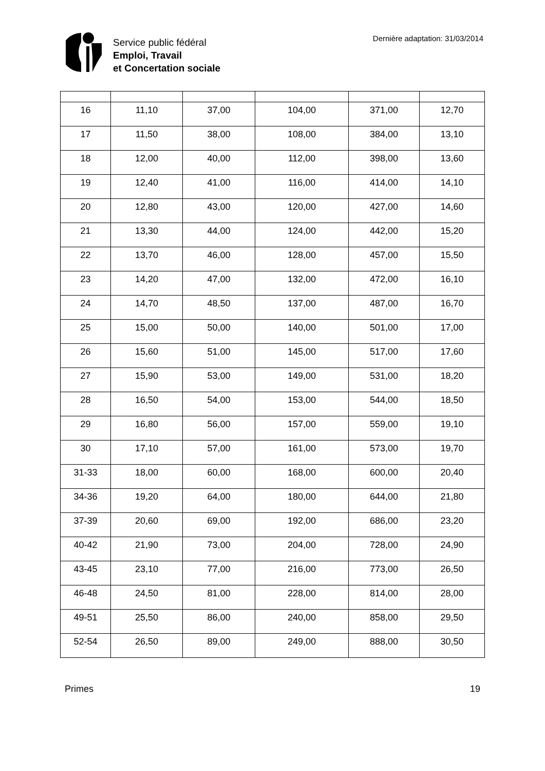Service public fédéral
Emploi, Travail
et Concertation sociale
Dernière adaptation: 31/03/2014
| 16 | 11,10 | 37,00 | 104,00 | 371,00 | 12,70 |
| 17 | 11,50 | 38,00 | 108,00 | 384,00 | 13,10 |
| 18 | 12,00 | 40,00 | 112,00 | 398,00 | 13,60 |
| 19 | 12,40 | 41,00 | 116,00 | 414,00 | 14,10 |
| 20 | 12,80 | 43,00 | 120,00 | 427,00 | 14,60 |
| 21 | 13,30 | 44,00 | 124,00 | 442,00 | 15,20 |
| 22 | 13,70 | 46,00 | 128,00 | 457,00 | 15,50 |
| 23 | 14,20 | 47,00 | 132,00 | 472,00 | 16,10 |
| 24 | 14,70 | 48,50 | 137,00 | 487,00 | 16,70 |
| 25 | 15,00 | 50,00 | 140,00 | 501,00 | 17,00 |
| 26 | 15,60 | 51,00 | 145,00 | 517,00 | 17,60 |
| 27 | 15,90 | 53,00 | 149,00 | 531,00 | 18,20 |
| 28 | 16,50 | 54,00 | 153,00 | 544,00 | 18,50 |
| 29 | 16,80 | 56,00 | 157,00 | 559,00 | 19,10 |
| 30 | 17,10 | 57,00 | 161,00 | 573,00 | 19,70 |
| 31-33 | 18,00 | 60,00 | 168,00 | 600,00 | 20,40 |
| 34-36 | 19,20 | 64,00 | 180,00 | 644,00 | 21,80 |
| 37-39 | 20,60 | 69,00 | 192,00 | 686,00 | 23,20 |
| 40-42 | 21,90 | 73,00 | 204,00 | 728,00 | 24,90 |
| 43-45 | 23,10 | 77,00 | 216,00 | 773,00 | 26,50 |
| 46-48 | 24,50 | 81,00 | 228,00 | 814,00 | 28,00 |
| 49-51 | 25,50 | 86,00 | 240,00 | 858,00 | 29,50 |
| 52-54 | 26,50 | 89,00 | 249,00 | 888,00 | 30,50 |
Primes 19